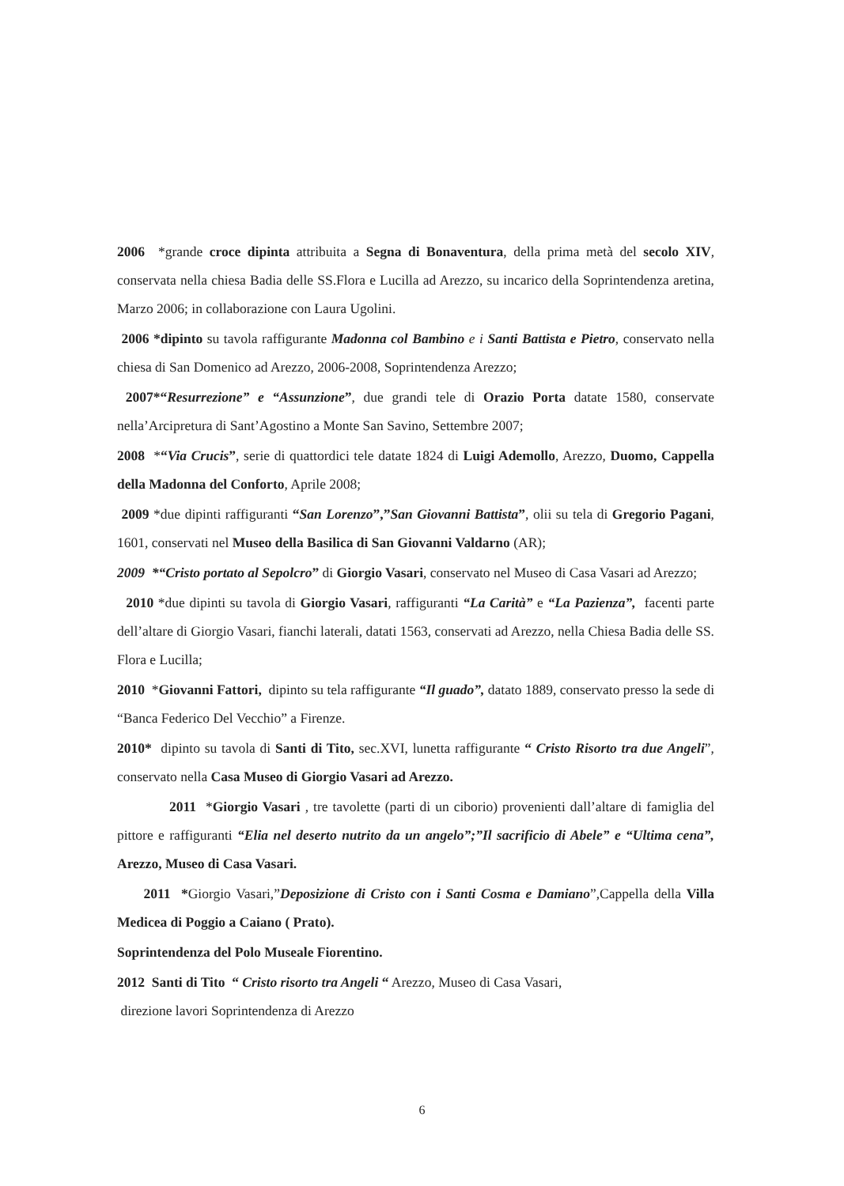2006 *grande croce dipinta attribuita a Segna di Bonaventura, della prima metà del secolo XIV, conservata nella chiesa Badia delle SS.Flora e Lucilla ad Arezzo, su incarico della Soprintendenza aretina, Marzo 2006; in collaborazione con Laura Ugolini.
2006 *dipinto su tavola raffigurante Madonna col Bambino e i Santi Battista e Pietro, conservato nella chiesa di San Domenico ad Arezzo, 2006-2008, Soprintendenza Arezzo;
2007*“Resurrezione” e “Assunzione”, due grandi tele di Orazio Porta datate 1580, conservate nella’Arcipretura di Sant’Agostino a Monte San Savino, Settembre 2007;
2008 *“Via Crucis”, serie di quattordici tele datate 1824 di Luigi Ademollo, Arezzo, Duomo, Cappella della Madonna del Conforto, Aprile 2008;
2009 *due dipinti raffiguranti “San Lorenzo”,”San Giovanni Battista”, olii su tela di Gregorio Pagani, 1601, conservati nel Museo della Basilica di San Giovanni Valdarno (AR);
2009 *“Cristo portato al Sepolcro” di Giorgio Vasari, conservato nel Museo di Casa Vasari ad Arezzo;
2010 *due dipinti su tavola di Giorgio Vasari, raffiguranti “La Carità” e “La Pazienza”, facenti parte dell’altare di Giorgio Vasari, fianchi laterali, datati 1563, conservati ad Arezzo, nella Chiesa Badia delle SS. Flora e Lucilla;
2010 *Giovanni Fattori, dipinto su tela raffigurante “Il guado”, datato 1889, conservato presso la sede di “Banca Federico Del Vecchio” a Firenze.
2010* dipinto su tavola di Santi di Tito, sec.XVI, lunetta raffigurante “ Cristo Risorto tra due Angeli”, conservato nella Casa Museo di Giorgio Vasari ad Arezzo.
2011 *Giorgio Vasari , tre tavolette (parti di un ciborio) provenienti dall’altare di famiglia del pittore e raffiguranti “Elia nel deserto nutrito da un angelo”;”Il sacrificio di Abele” e “Ultima cena”, Arezzo, Museo di Casa Vasari.
2011 *Giorgio Vasari,”Deposizione di Cristo con i Santi Cosma e Damiano”,Cappella della Villa Medicea di Poggio a Caiano ( Prato).
Soprintendenza del Polo Museale Fiorentino.
2012 Santi di Tito “ Cristo risorto tra Angeli “ Arezzo, Museo di Casa Vasari,
direzione lavori Soprintendenza di Arezzo
6